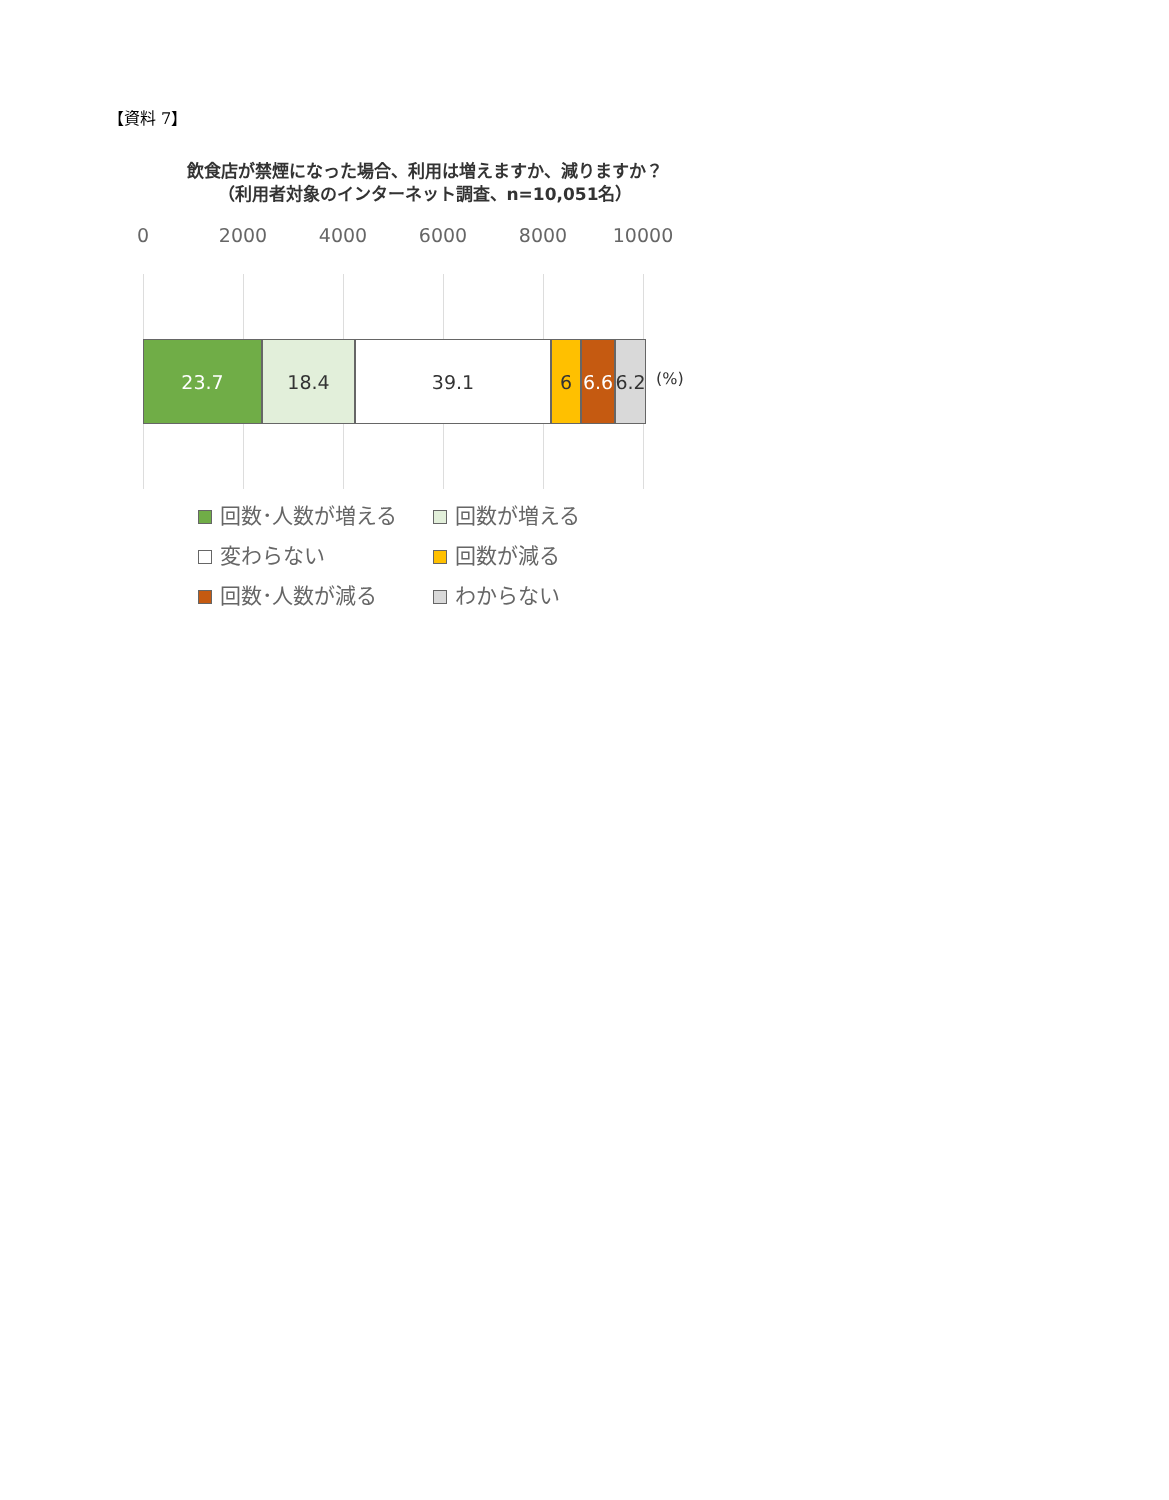【資料 7】
飲食店が禁煙になった場合、利用は増えますか、減りますか？
（利用者対象のインターネット調査、n=10,051名）
0 2000 4000 6000 8000 10000
23.7 18.4 39.1 6 6.6
6.2
(%)
回数･人数が増える
回数が増える
変わらない
回数が減る
回数･人数が減る
わからない